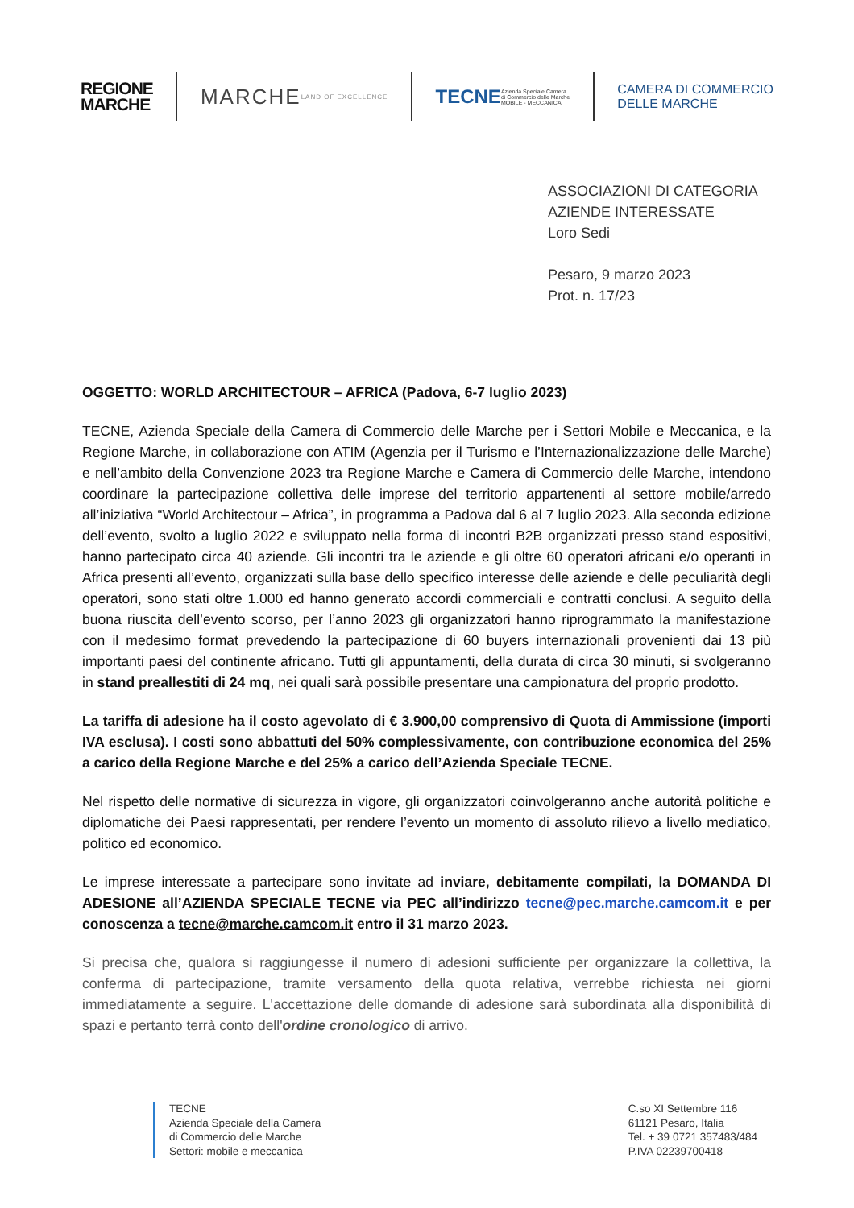REGIONE
MARCHE
MARCHE LAND OF EXCELLENCE
TECNE Azienda Speciale Camera
di Commercio delle Marche
MOBILE - MECCANICA
CAMERA DI COMMERCIO
DELLE MARCHE
ASSOCIAZIONI DI CATEGORIA
AZIENDE INTERESSATE
Loro Sedi
Pesaro, 9 marzo 2023
Prot. n. 17/23
OGGETTO: WORLD ARCHITECTOUR – AFRICA (Padova, 6-7 luglio 2023)
TECNE, Azienda Speciale della Camera di Commercio delle Marche per i Settori Mobile e Meccanica, e la Regione Marche, in collaborazione con ATIM (Agenzia per il Turismo e l’Internazionalizzazione delle Marche) e nell’ambito della Convenzione 2023 tra Regione Marche e Camera di Commercio delle Marche, intendono coordinare la partecipazione collettiva delle imprese del territorio appartenenti al settore mobile/arredo all’iniziativa “World Architectour – Africa”, in programma a Padova dal 6 al 7 luglio 2023. Alla seconda edizione dell’evento, svolto a luglio 2022 e sviluppato nella forma di incontri B2B organizzati presso stand espositivi, hanno partecipato circa 40 aziende. Gli incontri tra le aziende e gli oltre 60 operatori africani e/o operanti in Africa presenti all’evento, organizzati sulla base dello specifico interesse delle aziende e delle peculiarità degli operatori, sono stati oltre 1.000 ed hanno generato accordi commerciali e contratti conclusi. A seguito della buona riuscita dell’evento scorso, per l’anno 2023 gli organizzatori hanno riprogrammato la manifestazione con il medesimo format prevedendo la partecipazione di 60 buyers internazionali provenienti dai 13 più importanti paesi del continente africano. Tutti gli appuntamenti, della durata di circa 30 minuti, si svolgeranno in stand preallestiti di 24 mq, nei quali sarà possibile presentare una campionatura del proprio prodotto.
La tariffa di adesione ha il costo agevolato di € 3.900,00 comprensivo di Quota di Ammissione (importi IVA esclusa). I costi sono abbattuti del 50% complessivamente, con contribuzione economica del 25% a carico della Regione Marche e del 25% a carico dell’Azienda Speciale TECNE.
Nel rispetto delle normative di sicurezza in vigore, gli organizzatori coinvolgeranno anche autorità politiche e diplomatiche dei Paesi rappresentati, per rendere l’evento un momento di assoluto rilievo a livello mediatico, politico ed economico.
Le imprese interessate a partecipare sono invitate ad inviare, debitamente compilati, la DOMANDA DI ADESIONE all’AZIENDA SPECIALE TECNE via PEC all’indirizzo tecne@pec.marche.camcom.it e per conoscenza a tecne@marche.camcom.it entro il 31 marzo 2023.
Si precisa che, qualora si raggiungesse il numero di adesioni sufficiente per organizzare la collettiva, la conferma di partecipazione, tramite versamento della quota relativa, verrebbe richiesta nei giorni immediatamente a seguire. L'accettazione delle domande di adesione sarà subordinata alla disponibilità di spazi e pertanto terrà conto dell'ordine cronologico di arrivo.
TECNE
Azienda Speciale della Camera
di Commercio delle Marche
Settori: mobile e meccanica
C.so XI Settembre 116
61121 Pesaro, Italia
Tel. + 39 0721 357483/484
P.IVA 02239700418